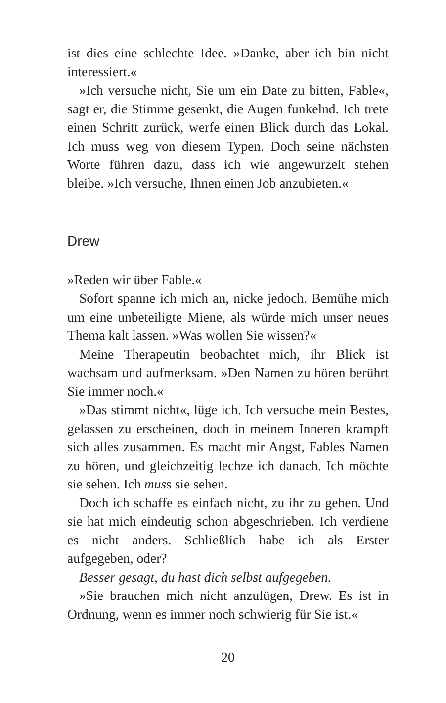ist dies eine schlechte Idee. »Danke, aber ich bin nicht interessiert.«
»Ich versuche nicht, Sie um ein Date zu bitten, Fable«, sagt er, die Stimme gesenkt, die Augen funkelnd. Ich trete einen Schritt zurück, werfe einen Blick durch das Lokal. Ich muss weg von diesem Typen. Doch seine nächsten Worte führen dazu, dass ich wie angewurzelt stehen bleibe. »Ich versuche, Ihnen einen Job anzubieten.«
Drew
»Reden wir über Fable.«
Sofort spanne ich mich an, nicke jedoch. Bemühe mich um eine unbeteiligte Miene, als würde mich unser neues Thema kalt lassen. »Was wollen Sie wissen?«
Meine Therapeutin beobachtet mich, ihr Blick ist wachsam und aufmerksam. »Den Namen zu hören berührt Sie immer noch.«
»Das stimmt nicht«, lüge ich. Ich versuche mein Bestes, gelassen zu erscheinen, doch in meinem Inneren krampft sich alles zusammen. Es macht mir Angst, Fables Namen zu hören, und gleichzeitig lechze ich danach. Ich möchte sie sehen. Ich muss sie sehen.
Doch ich schaffe es einfach nicht, zu ihr zu gehen. Und sie hat mich eindeutig schon abgeschrieben. Ich verdiene es nicht anders. Schließlich habe ich als Erster aufgegeben, oder?
Besser gesagt, du hast dich selbst aufgegeben.
»Sie brauchen mich nicht anzulügen, Drew. Es ist in Ordnung, wenn es immer noch schwierig für Sie ist.«
20